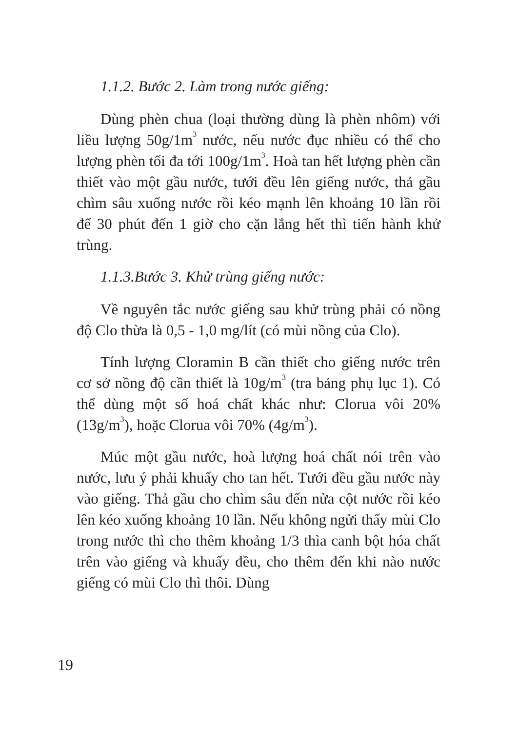1.1.2. Bước 2. Làm trong nước giếng:
Dùng phèn chua (loại thường dùng là phèn nhôm) với liều lượng 50g/1m<sup>3</sup> nước, nếu nước đục nhiều có thể cho lượng phèn tối đa tới 100g/1m<sup>3</sup>. Hoà tan hết lượng phèn cần thiết vào một gầu nước, tưới đều lên giếng nước, thả gầu chìm sâu xuống nước rồi kéo mạnh lên khoảng 10 lần rồi để 30 phút đến 1 giờ cho cặn lắng hết thì tiến hành khử trùng.
1.1.3.Bước 3. Khử trùng giếng nước:
Về nguyên tắc nước giếng sau khử trùng phải có nồng độ Clo thừa là 0,5 - 1,0 mg/lít (có mùi nồng của Clo).
Tính lượng Cloramin B cần thiết cho giếng nước trên cơ sở nồng độ cần thiết là 10g/m<sup>3</sup> (tra bảng phụ lục 1). Có thể dùng một số hoá chất khác như: Clorua vôi 20% (13g/m<sup>3</sup>), hoặc Clorua vôi 70% (4g/m<sup>3</sup>).
Múc một gầu nước, hoà lượng hoá chất nói trên vào nước, lưu ý phải khuấy cho tan hết. Tưới đều gầu nước này vào giếng. Thả gầu cho chìm sâu đến nửa cột nước rồi kéo lên kéo xuống khoảng 10 lần. Nếu không ngửi thấy mùi Clo trong nước thì cho thêm khoảng 1/3 thìa canh bột hóa chất trên vào giếng và khuấy đều, cho thêm đến khi nào nước giếng có mùi Clo thì thôi. Dùng
19